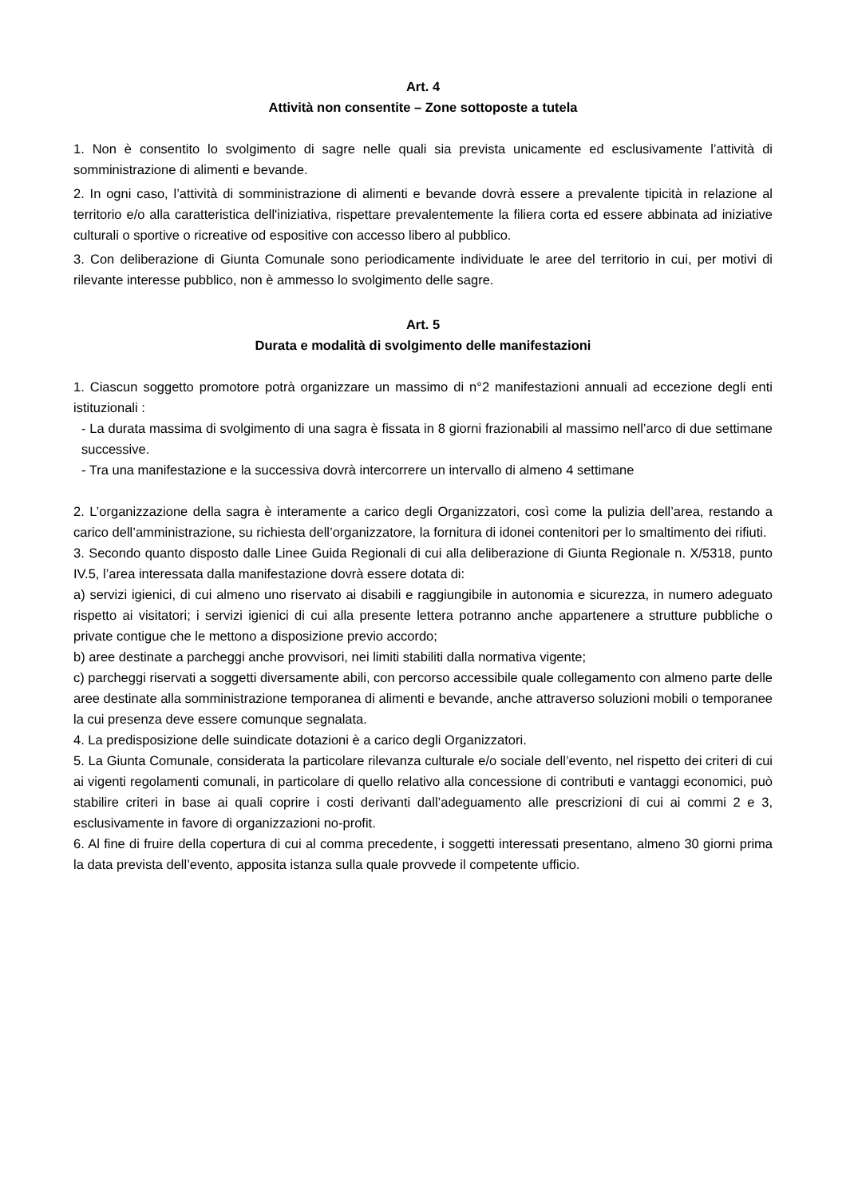Art. 4
Attività non consentite – Zone sottoposte a tutela
1. Non è consentito lo svolgimento di sagre nelle quali sia prevista unicamente ed esclusivamente l’attività di somministrazione di alimenti e bevande.
2. In ogni caso, l’attività di somministrazione di alimenti e bevande dovrà essere a prevalente tipicità in relazione al territorio e/o alla caratteristica dell'iniziativa, rispettare prevalentemente la filiera corta ed essere abbinata ad iniziative culturali o sportive o ricreative od espositive con accesso libero al pubblico.
3. Con deliberazione di Giunta Comunale sono periodicamente individuate le aree del territorio in cui, per motivi di rilevante interesse pubblico, non è ammesso lo svolgimento delle sagre.
Art. 5
Durata e modalità di svolgimento delle manifestazioni
1. Ciascun soggetto promotore potrà organizzare un massimo di n°2 manifestazioni annuali ad eccezione degli enti istituzionali :
- La durata massima di svolgimento di una sagra è fissata in 8 giorni frazionabili al massimo nell’arco di due settimane successive.
- Tra una manifestazione e la successiva dovrà intercorrere un intervallo di almeno 4 settimane
2. L’organizzazione della sagra è interamente a carico degli Organizzatori, così come la pulizia dell’area, restando a carico dell’amministrazione, su richiesta dell’organizzatore, la fornitura di idonei contenitori per lo smaltimento dei rifiuti.
3. Secondo quanto disposto dalle Linee Guida Regionali di cui alla deliberazione di Giunta Regionale n. X/5318, punto IV.5, l’area interessata dalla manifestazione dovrà essere dotata di:
a) servizi igienici, di cui almeno uno riservato ai disabili e raggiungibile in autonomia e sicurezza, in numero adeguato rispetto ai visitatori; i servizi igienici di cui alla presente lettera potranno anche appartenere a strutture pubbliche o private contigue che le mettono a disposizione previo accordo;
b) aree destinate a parcheggi anche provvisori, nei limiti stabiliti dalla normativa vigente;
c) parcheggi riservati a soggetti diversamente abili, con percorso accessibile quale collegamento con almeno parte delle aree destinate alla somministrazione temporanea di alimenti e bevande, anche attraverso soluzioni mobili o temporanee la cui presenza deve essere comunque segnalata.
4. La predisposizione delle suindicate dotazioni è a carico degli Organizzatori.
5. La Giunta Comunale, considerata la particolare rilevanza culturale e/o sociale dell’evento, nel rispetto dei criteri di cui ai vigenti regolamenti comunali, in particolare di quello relativo alla concessione di contributi e vantaggi economici, può stabilire criteri in base ai quali coprire i costi derivanti dall’adeguamento alle prescrizioni di cui ai commi 2 e 3, esclusivamente in favore di organizzazioni no-profit.
6. Al fine di fruire della copertura di cui al comma precedente, i soggetti interessati presentano, almeno 30 giorni prima la data prevista dell’evento, apposita istanza sulla quale provvede il competente ufficio.